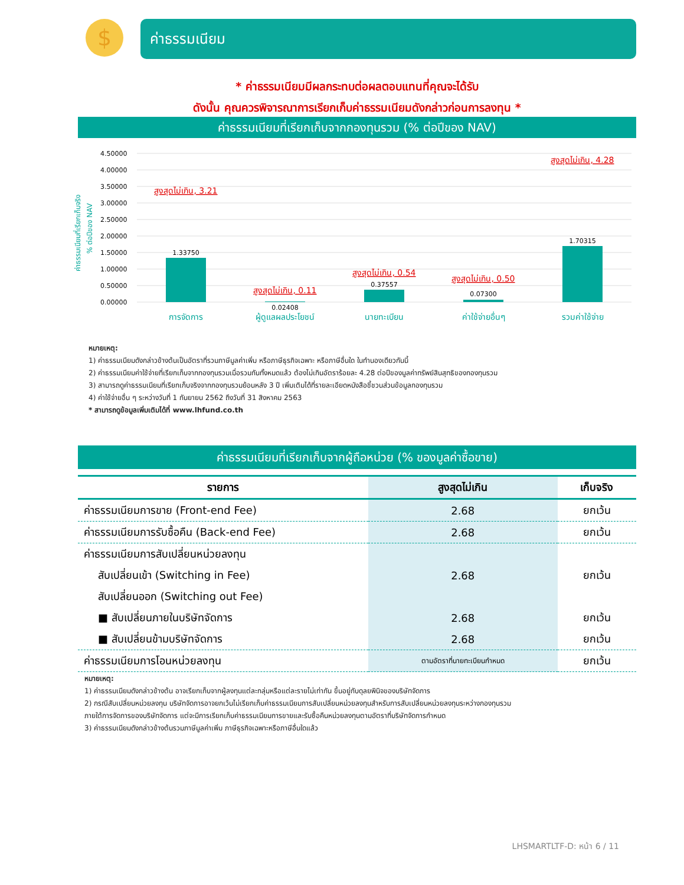$ ค่าธรรมเนียม
* ค่าธรรมเนียมมีผลกระทบต่อผลตอบแทนที่คุณจะได้รับ
ดังนั้น คุณควรพิจารณาการเรียกเก็บค่าธรรมเนียมดังกล่าวก่อนการลงทุน *
ค่าธรรมเนียมที่เรียกเก็บจากกองทุนรวม (% ต่อปีของ NAV)
ค่าธรรมเนียมที่เรียกเก็บจริง
% ต่อปีของ NAV
4.50000
4.00000
3.50000
3.00000
2.50000
2.00000
1.50000
1.00000
0.50000
0.00000
1.33750
0.02408
0.37557
0.07300
1.70315
สูงสุดไม่เกิน, 3.21
สูงสุดไม่เกิน, 0.11
สูงสุดไม่เกิน, 0.54
สูงสุดไม่เกิน, 0.50
สูงสุดไม่เกิน, 4.28
การจัดการ
ผู้ดูแลผลประโยชน์
นายทะเบียน
ค่าใช้จ่ายอื่นๆ
รวมค่าใช้จ่าย
หมายเหตุ:
1) ค่าธรรมเนียมดังกล่าวข้างต้นเป็นอัตราที่รวมภาษีมูลค่าเพิ่ม หรือภาษีธุรกิจเฉพาะ หรือภาษีอื่นใด ในทำนองเดียวกันนี้
2) ค่าธรรมเนียมค่าใช้จ่ายที่เรียกเก็บจากกองทุนรวมเมื่อรวมกันทั้งหมดแล้ว ต้องไม่เกินอัตราร้อยละ 4.28 ต่อปีของมูลค่าทรัพย์สินสุทธิของกองทุนรวม
3) สามารถดูค่าธรรมเนียมที่เรียกเก็บจริงจากกองทุนรวมย้อนหลัง 3 ปี เพิ่มเติมได้ที่รายละเอียดหนังสือชี้ชวนส่วนข้อมูลกองทุนรวม
4) ค่าใช้จ่ายอื่น ๆ ระหว่างวันที่ 1 กันยายน 2562 ถึงวันที่ 31 สิงหาคม 2563
* สามารถดูข้อมูลเพิ่มเติมได้ที่ www.lhfund.co.th
ค่าธรรมเนียมที่เรียกเก็บจากผู้ถือหน่วย (% ของมูลค่าซื้อขาย)
| รายการ | สูงสุดไม่เกิน | เก็บจริง |
| --- | --- | --- |
| ค่าธรรมเนียมการขาย (Front-end Fee) | 2.68 | ยกเว้น |
| ค่าธรรมเนียมการรับซื้อคืน (Back-end Fee) | 2.68 | ยกเว้น |
| ค่าธรรมเนียมการสับเปลี่ยนหน่วยลงทุน | | |
| สับเปลี่ยนเข้า (Switching in Fee) | 2.68 | ยกเว้น |
| สับเปลี่ยนออก (Switching out Fee) | | |
| ■ สับเปลี่ยนภายในบริษัทจัดการ | 2.68 | ยกเว้น |
| ■ สับเปลี่ยนข้ามบริษัทจัดการ | 2.68 | ยกเว้น |
| ค่าธรรมเนียมการโอนหน่วยลงทุน | ตามอัตราที่นายทะเบียนกำหนด | ยกเว้น |
หมายเหตุ:
1) ค่าธรรมเนียมดังกล่าวข้างต้น อาจเรียกเก็บจากผู้ลงทุนแต่ละกลุ่มหรือแต่ละรายไม่เท่ากัน ขึ้นอยู่กับดุลยพินิจของบริษัทจัดการ
2) กรณีสับเปลี่ยนหน่วยลงทุน บริษัทจัดการอาจยกเว้นไม่เรียกเก็บค่าธรรมเนียมการสับเปลี่ยนหน่วยลงทุนสำหรับการสับเปลี่ยนหน่วยลงทุนระหว่างกองทุนรวม
ภายใต้การจัดการของบริษัทจัดการ แต่จะมีการเรียกเก็บค่าธรรมเนียมการขายและรับซื้อคืนหน่วยลงทุนตามอัตราที่บริษัทจัดการกำหนด
3) ค่าธรรมเนียมดังกล่าวข้างต้นรวมภาษีมูลค่าเพิ่ม ภาษีธุรกิจเฉพาะหรือภาษีอื่นใดแล้ว
LHSMARTLTF-D: หน้า 6 / 11